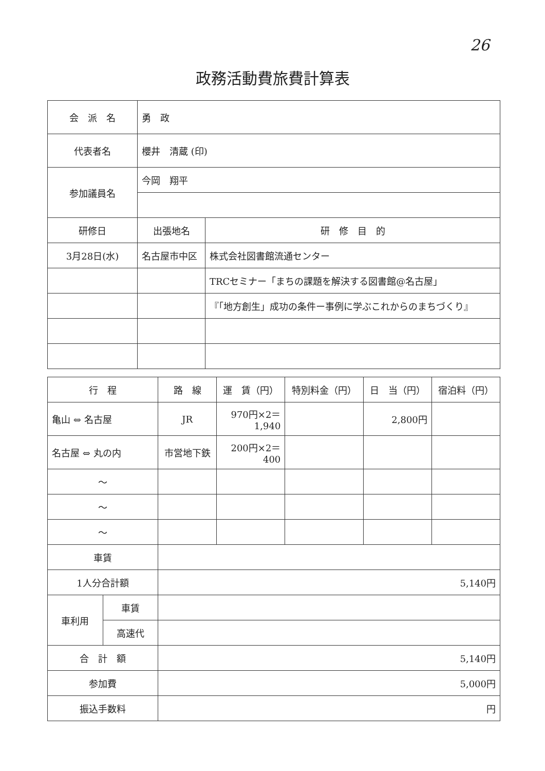26
政務活動費旅費計算表
| 会 派 名 | 勇 政 | |
| 代表者名 | 櫻井 清蔵 (印) | |
| 参加議員名 | 今岡 翔平 | |
| 研修日 | 出張地名 | 研 修 目 的 |
| 3月28日(水) | 名古屋市中区 | 株式会社図書館流通センター |
| | | TRCセミナー「まちの課題を解決する図書館@名古屋」 |
| | | 『「地方創生」成功の条件ー事例に学ぶこれからのまちづくり』 |
| 行 程 | | 路 線 | 運 賃（円） | 特別料金（円） | 日 当（円） | 宿泊料（円） |
| --- | --- | --- | --- | --- | --- | --- |
| 亀山 ⇔ 名古屋 | | JR | 970円×2＝ 1,940 | | 2,800円 | |
| 名古屋 ⇔ 丸の内 | | 市営地下鉄 | 200円×2＝ 400 | | | |
| ～ | | | | | | |
| ～ | | | | | | |
| ～ | | | | | | |
| 車賃 | | | | | | |
| 1人分合計額 | | 5,140円 | | | | |
| 車利用 | 車賃 | | | | | |
| | 高速代 | | | | | |
| 合 計 額 | | 5,140円 | | | | |
| 参加費 | | 5,000円 | | | | |
| 振込手数料 | | 円 | | | | |